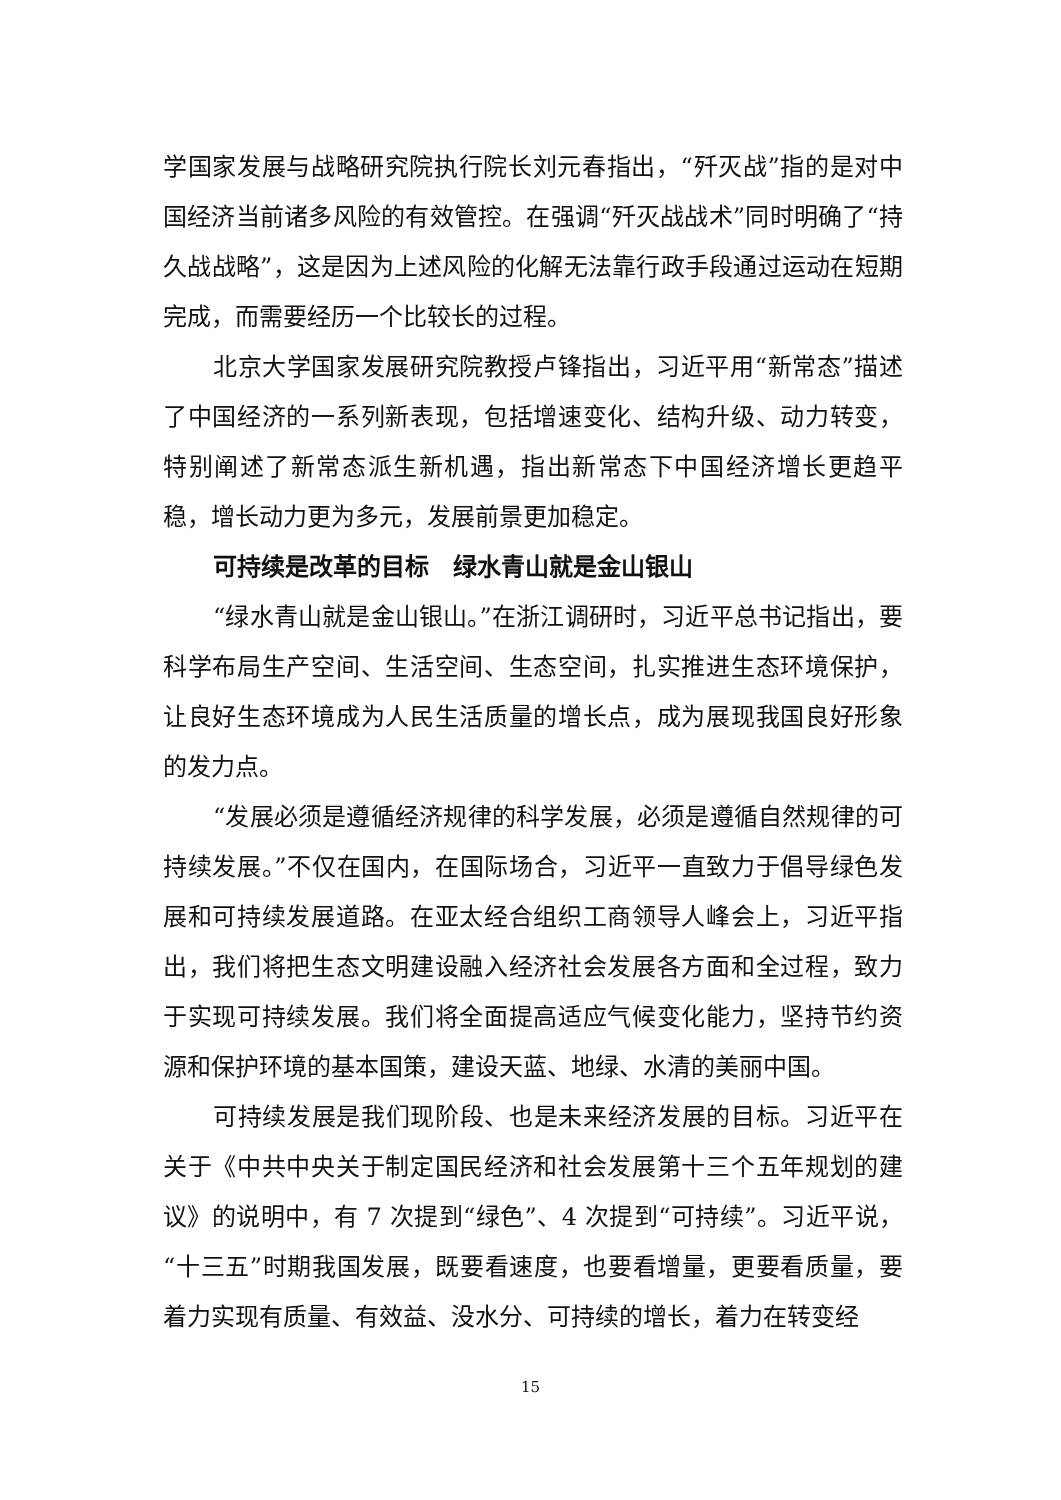学国家发展与战略研究院执行院长刘元春指出，“歼灭战”指的是对中国经济当前诸多风险的有效管控。在强调“歼灭战战术”同时明确了“持久战战略”，这是因为上述风险的化解无法靠行政手段通过运动在短期完成，而需要经历一个比较长的过程。
北京大学国家发展研究院教授卢锋指出，习近平用“新常态”描述了中国经济的一系列新表现，包括增速变化、结构升级、动力转变，特别阐述了新常态派生新机遇，指出新常态下中国经济增长更趋平稳，增长动力更为多元，发展前景更加稳定。
可持续是改革的目标　绿水青山就是金山银山
“绿水青山就是金山银山。”在浙江调研时，习近平总书记指出，要科学布局生产空间、生活空间、生态空间，扎实推进生态环境保护，让良好生态环境成为人民生活质量的增长点，成为展现我国良好形象的发力点。
“发展必须是遵循经济规律的科学发展，必须是遵循自然规律的可持续发展。”不仅在国内，在国际场合，习近平一直致力于倡导绿色发展和可持续发展道路。在亚太经合组织工商领导人峰会上，习近平指出，我们将把生态文明建设融入经济社会发展各方面和全过程，致力于实现可持续发展。我们将全面提高适应气候变化能力，坚持节约资源和保护环境的基本国策，建设天蓝、地绿、水清的美丽中国。
可持续发展是我们现阶段、也是未来经济发展的目标。习近平在关于《中共中央关于制定国民经济和社会发展第十三个五年规划的建议》的说明中，有 7 次提到“绿色”、4 次提到“可持续”。习近平说，“十三五”时期我国发展，既要看速度，也要看增量，更要看质量，要着力实现有质量、有效益、没水分、可持续的增长，着力在转变经
15